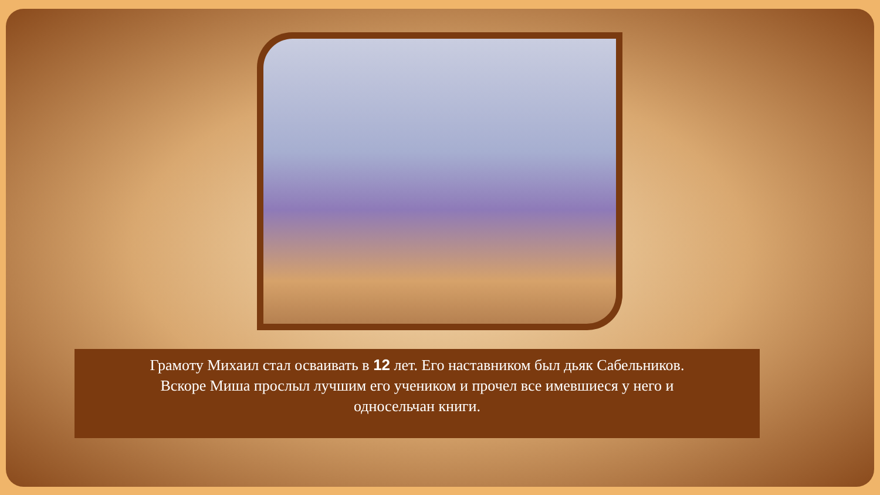Грамоту Михаил стал осваивать в 12 лет. Его наставником был дьяк Сабельников.
Вскоре Миша прослыл лучшим его учеником и прочел все имевшиеся у него и
односельчан книги.